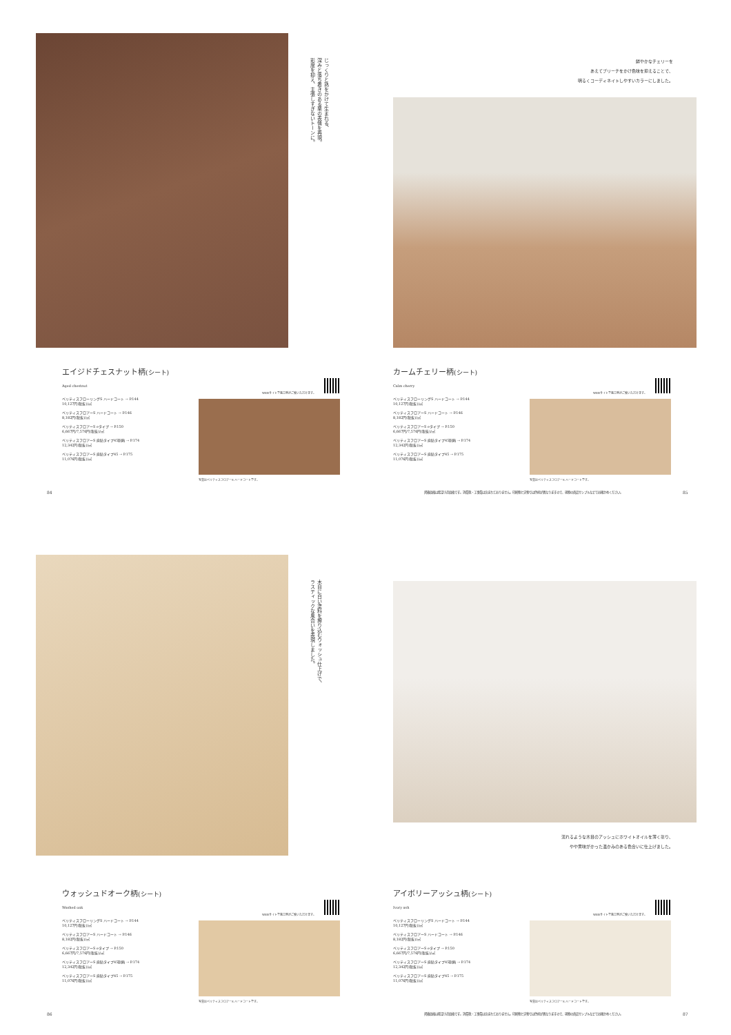じっくりと熟をかけて生まれる、
深みと落ち着きのある栗の表情を再現。
彩度を抑え、主張しすぎないトーンに。
鮮やかなチェリーを
あえてブリーチをかけ色味を抑えることで、
明るくコーディネイトしやすいカラーにしました。
エイジドチェスナット柄(シート)
Aged chestnut
ベリティスフローリングS ハードコート → P.144
10,127円(税抜)/㎡
ベリティスフロアーS ハードコート → P.146
8,182円(税抜)/㎡
ベリティスフロアーS eタイプ → P.150
6,667円/7,576円(税抜)/㎡
ベリティスフロアーS 直貼タイプ45耐熱 → P.174
12,342円(税抜)/㎡
ベリティスフロアーS 直貼タイプ45 → P.175
11,076円(税抜)/㎡
WEBサイトで施工例がご覧いただけます。
写真はベリティスフロアーS ハードコートです。
84
カームチェリー柄(シート)
Calm cherry
ベリティスフローリングS ハードコート → P.144
10,127円(税抜)/㎡
ベリティスフロアーS ハードコート → P.146
8,182円(税抜)/㎡
ベリティスフロアーS eタイプ → P.150
6,667円/7,576円(税抜)/㎡
ベリティスフロアーS 直貼タイプ45耐熱 → P.174
12,342円(税抜)/㎡
ベリティスフロアーS 直貼タイプ45 → P.175
11,076円(税抜)/㎡
WEBサイトで施工例がご覧いただけます。
写真はベリティスフロアーS ハードコートです。
掲載価格は希望小売価格です。消費税・工事費は含まれておりません。印刷物と実物では色柄が異なりますので、現物の商品サンプルなどでお確かめください。
85
木目に白い塗料を擦り込むウォッシュ仕上げで、
ラスティックな風合いを表現しました。
流れるような木目のアッシュにホワイトオイルを薄く塗り、
やや黄味がかった温かみのある色合いに仕上げました。
ウォッシュドオーク柄(シート)
Washed oak
ベリティスフローリングS ハードコート → P.144
10,127円(税抜)/㎡
ベリティスフロアーS ハードコート → P.146
8,182円(税抜)/㎡
ベリティスフロアーS eタイプ → P.150
6,667円/7,576円(税抜)/㎡
ベリティスフロアーS 直貼タイプ45耐熱 → P.174
12,342円(税抜)/㎡
ベリティスフロアーS 直貼タイプ45 → P.175
11,076円(税抜)/㎡
WEBサイトで施工例がご覧いただけます。
写真はベリティスフロアーS ハードコートです。
86
アイボリーアッシュ柄(シート)
Ivory ash
ベリティスフローリングS ハードコート → P.144
10,127円(税抜)/㎡
ベリティスフロアーS ハードコート → P.146
8,182円(税抜)/㎡
ベリティスフロアーS eタイプ → P.150
6,667円/7,576円(税抜)/㎡
ベリティスフロアーS 直貼タイプ45耐熱 → P.174
12,342円(税抜)/㎡
ベリティスフロアーS 直貼タイプ45 → P.175
11,076円(税抜)/㎡
WEBサイトで施工例がご覧いただけます。
写真はベリティスフロアーS ハードコートです。
掲載価格は希望小売価格です。消費税・工事費は含まれておりません。印刷物と実物では色柄が異なりますので、現物の商品サンプルなどでお確かめください。
87